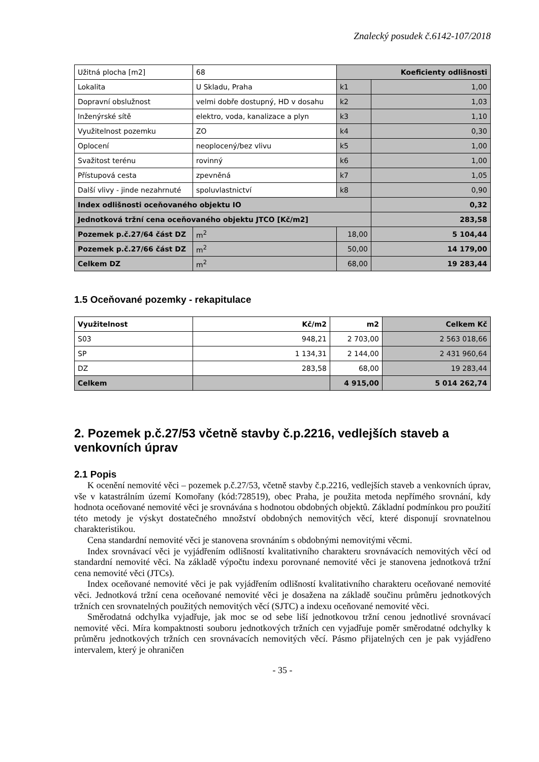Znalecký posudek č.6142-107/2018
| Užitná plocha [m2] | 68 | Koeficienty odlišnosti | |
| Lokalita | U Skladu, Praha | k1 | 1,00 |
| Dopravní obslužnost | velmi dobře dostupný, HD v dosahu | k2 | 1,03 |
| Inženýrské sítě | elektro, voda, kanalizace a plyn | k3 | 1,10 |
| Využitelnost pozemku | ZO | k4 | 0,30 |
| Oplocení | neoplocený/bez vlivu | k5 | 1,00 |
| Svažitost terénu | rovinný | k6 | 1,00 |
| Přístupová cesta | zpevněná | k7 | 1,05 |
| Další vlivy - jinde nezahrnuté | spoluvlastnictví | k8 | 0,90 |
| Index odlišnosti oceňovaného objektu IO | | | 0,32 |
| Jednotková tržní cena oceňovaného objektu JTCO [Kč/m2] | | | 283,58 |
| Pozemek p.č.27/64 část DZ | m<sup>2</sup> | 18,00 | 5 104,44 |
| Pozemek p.č.27/66 část DZ | m<sup>2</sup> | 50,00 | 14 179,00 |
| Celkem DZ | m<sup>2</sup> | 68,00 | 19 283,44 |
1.5 Oceňované pozemky - rekapitulace
| Využitelnost | Kč/m2 | m2 | Celkem Kč |
| --- | --- | --- | --- |
| S03 | 948,21 | 2 703,00 | 2 563 018,66 |
| SP | 1 134,31 | 2 144,00 | 2 431 960,64 |
| DZ | 283,58 | 68,00 | 19 283,44 |
| Celkem | | 4 915,00 | 5 014 262,74 |
2. Pozemek p.č.27/53 včetně stavby č.p.2216, vedlejších staveb a venkovních úprav
2.1 Popis
K ocenění nemovité věci – pozemek p.č.27/53, včetně stavby č.p.2216, vedlejších staveb a venkovních úprav, vše v katastrálním území Komořany (kód:728519), obec Praha, je použita metoda nepřímého srovnání, kdy hodnota oceňované nemovité věci je srovnávána s hodnotou obdobných objektů. Základní podmínkou pro použití této metody je výskyt dostatečného množství obdobných nemovitých věcí, které disponují srovnatelnou charakteristikou.
Cena standardní nemovité věci je stanovena srovnáním s obdobnými nemovitými věcmi.
Index srovnávací věci je vyjádřením odlišností kvalitativního charakteru srovnávacích nemovitých věcí od standardní nemovité věci. Na základě výpočtu indexu porovnané nemovité věci je stanovena jednotková tržní cena nemovité věci (JTCs).
Index oceňované nemovité věci je pak vyjádřením odlišností kvalitativního charakteru oceňované nemovité věci. Jednotková tržní cena oceňované nemovité věci je dosažena na základě součinu průměru jednotkových tržních cen srovnatelných použitých nemovitých věcí (SJTC) a indexu oceňované nemovité věci.
Směrodatná odchylka vyjadřuje, jak moc se od sebe liší jednotkovou tržní cenou jednotlivé srovnávací nemovité věci. Míra kompaktnosti souboru jednotkových tržních cen vyjadřuje poměr směrodatné odchylky k průměru jednotkových tržních cen srovnávacích nemovitých věcí. Pásmo přijatelných cen je pak vyjádřeno intervalem, který je ohraničen
- 35 -